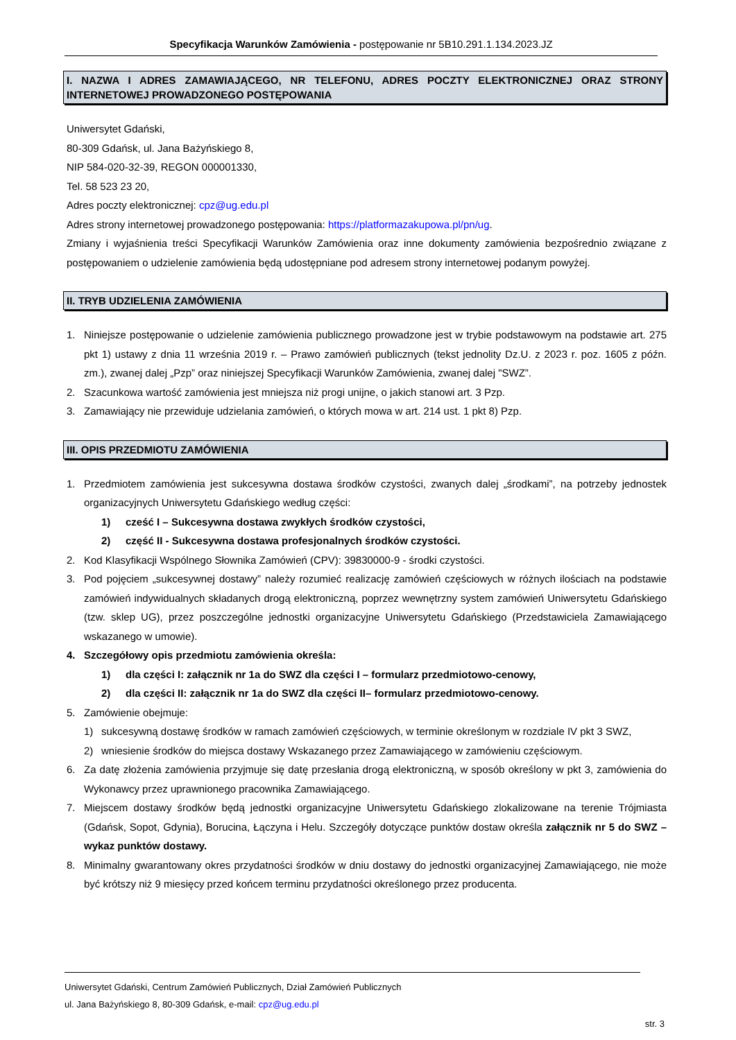Specyfikacja Warunków Zamówienia - postępowanie nr 5B10.291.1.134.2023.JZ
I. NAZWA I ADRES ZAMAWIAJĄCEGO, NR TELEFONU, ADRES POCZTY ELEKTRONICZNEJ ORAZ STRONY INTERNETOWEJ PROWADZONEGO POSTĘPOWANIA
Uniwersytet Gdański,
80-309 Gdańsk, ul. Jana Bażyńskiego 8,
NIP 584-020-32-39, REGON 000001330,
Tel. 58 523 23 20,
Adres poczty elektronicznej: cpz@ug.edu.pl
Adres strony internetowej prowadzonego postępowania: https://platformazakupowa.pl/pn/ug.
Zmiany i wyjaśnienia treści Specyfikacji Warunków Zamówienia oraz inne dokumenty zamówienia bezpośrednio związane z postępowaniem o udzielenie zamówienia będą udostępniane pod adresem strony internetowej podanym powyżej.
II. TRYB UDZIELENIA ZAMÓWIENIA
1. Niniejsze postępowanie o udzielenie zamówienia publicznego prowadzone jest w trybie podstawowym na podstawie art. 275 pkt 1) ustawy z dnia 11 września 2019 r. – Prawo zamówień publicznych (tekst jednolity Dz.U. z 2023 r. poz. 1605 z późn. zm.), zwanej dalej „Pzp” oraz niniejszej Specyfikacji Warunków Zamówienia, zwanej dalej "SWZ”.
2. Szacunkowa wartość zamówienia jest mniejsza niż progi unijne, o jakich stanowi art. 3 Pzp.
3. Zamawiający nie przewiduje udzielania zamówień, o których mowa w art. 214 ust. 1 pkt 8) Pzp.
III. OPIS PRZEDMIOTU ZAMÓWIENIA
1. Przedmiotem zamówienia jest sukcesywna dostawa środków czystości, zwanych dalej „środkami”, na potrzeby jednostek organizacyjnych Uniwersytetu Gdańskiego według części:
1) cześć I – Sukcesywna dostawa zwykłych środków czystości,
2) część II - Sukcesywna dostawa profesjonalnych środków czystości.
2. Kod Klasyfikacji Wspólnego Słownika Zamówień (CPV): 39830000-9 - środki czystości.
3. Pod pojęciem „sukcesywnej dostawy” należy rozumieć realizację zamówień częściowych w różnych ilościach na podstawie zamówień indywidualnych składanych drogą elektroniczną, poprzez wewnętrzny system zamówień Uniwersytetu Gdańskiego (tzw. sklep UG), przez poszczególne jednostki organizacyjne Uniwersytetu Gdańskiego (Przedstawiciela Zamawiającego wskazanego w umowie).
4. Szczegółowy opis przedmiotu zamówienia określa:
1) dla części I: załącznik nr 1a do SWZ dla części I – formularz przedmiotowo-cenowy,
2) dla części II: załącznik nr 1a do SWZ dla części II– formularz przedmiotowo-cenowy.
5. Zamówienie obejmuje:
1) sukcesywną dostawę środków w ramach zamówień częściowych, w terminie określonym w rozdziale IV pkt 3 SWZ,
2) wniesienie środków do miejsca dostawy Wskazanego przez Zamawiającego w zamówieniu częściowym.
6. Za datę złożenia zamówienia przyjmuje się datę przesłania drogą elektroniczną, w sposób określony w pkt 3, zamówienia do Wykonawcy przez uprawnionego pracownika Zamawiającego.
7. Miejscem dostawy środków będą jednostki organizacyjne Uniwersytetu Gdańskiego zlokalizowane na terenie Trójmiasta (Gdańsk, Sopot, Gdynia), Borucina, Łączyna i Helu. Szczegóły dotyczące punktów dostaw określa załącznik nr 5 do SWZ – wykaz punktów dostawy.
8. Minimalny gwarantowany okres przydatności środków w dniu dostawy do jednostki organizacyjnej Zamawiającego, nie może być krótszy niż 9 miesięcy przed końcem terminu przydatności określonego przez producenta.
Uniwersytet Gdański, Centrum Zamówień Publicznych, Dział Zamówień Publicznych
ul. Jana Bażyńskiego 8, 80-309 Gdańsk, e-mail: cpz@ug.edu.pl
str. 3